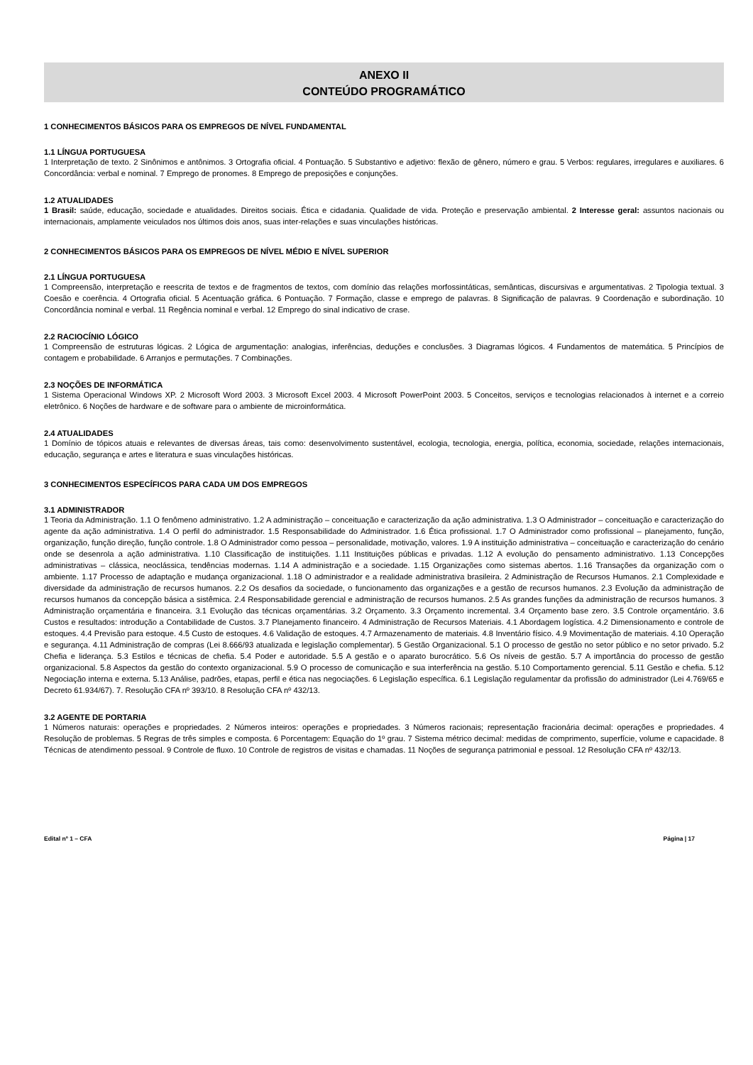ANEXO II
CONTEÚDO PROGRAMÁTICO
1 CONHECIMENTOS BÁSICOS PARA OS EMPREGOS DE NÍVEL FUNDAMENTAL
1.1 LÍNGUA PORTUGUESA
1 Interpretação de texto. 2 Sinônimos e antônimos. 3 Ortografia oficial. 4 Pontuação. 5 Substantivo e adjetivo: flexão de gênero, número e grau. 5 Verbos: regulares, irregulares e auxiliares. 6 Concordância: verbal e nominal. 7 Emprego de pronomes. 8 Emprego de preposições e conjunções.
1.2 ATUALIDADES
1 Brasil: saúde, educação, sociedade e atualidades. Direitos sociais. Ética e cidadania. Qualidade de vida. Proteção e preservação ambiental. 2 Interesse geral: assuntos nacionais ou internacionais, amplamente veiculados nos últimos dois anos, suas inter-relações e suas vinculações históricas.
2 CONHECIMENTOS BÁSICOS PARA OS EMPREGOS DE NÍVEL MÉDIO E NÍVEL SUPERIOR
2.1 LÍNGUA PORTUGUESA
1 Compreensão, interpretação e reescrita de textos e de fragmentos de textos, com domínio das relações morfossintáticas, semânticas, discursivas e argumentativas. 2 Tipologia textual. 3 Coesão e coerência. 4 Ortografia oficial. 5 Acentuação gráfica. 6 Pontuação. 7 Formação, classe e emprego de palavras. 8 Significação de palavras. 9 Coordenação e subordinação. 10 Concordância nominal e verbal. 11 Regência nominal e verbal. 12 Emprego do sinal indicativo de crase.
2.2 RACIOCÍNIO LÓGICO
1 Compreensão de estruturas lógicas. 2 Lógica de argumentação: analogias, inferências, deduções e conclusões. 3 Diagramas lógicos. 4 Fundamentos de matemática. 5 Princípios de contagem e probabilidade. 6 Arranjos e permutações. 7 Combinações.
2.3 NOÇÕES DE INFORMÁTICA
1 Sistema Operacional Windows XP. 2 Microsoft Word 2003. 3 Microsoft Excel 2003. 4 Microsoft PowerPoint 2003. 5 Conceitos, serviços e tecnologias relacionados à internet e a correio eletrônico. 6 Noções de hardware e de software para o ambiente de microinformática.
2.4 ATUALIDADES
1 Domínio de tópicos atuais e relevantes de diversas áreas, tais como: desenvolvimento sustentável, ecologia, tecnologia, energia, política, economia, sociedade, relações internacionais, educação, segurança e artes e literatura e suas vinculações históricas.
3 CONHECIMENTOS ESPECÍFICOS PARA CADA UM DOS EMPREGOS
3.1 ADMINISTRADOR
1 Teoria da Administração. 1.1 O fenômeno administrativo. 1.2 A administração – conceituação e caracterização da ação administrativa. 1.3 O Administrador – conceituação e caracterização do agente da ação administrativa. 1.4 O perfil do administrador. 1.5 Responsabilidade do Administrador. 1.6 Ética profissional. 1.7 O Administrador como profissional – planejamento, função, organização, função direção, função controle. 1.8 O Administrador como pessoa – personalidade, motivação, valores. 1.9 A instituição administrativa – conceituação e caracterização do cenário onde se desenrola a ação administrativa. 1.10 Classificação de instituições. 1.11 Instituições públicas e privadas. 1.12 A evolução do pensamento administrativo. 1.13 Concepções administrativas – clássica, neoclássica, tendências modernas. 1.14 A administração e a sociedade. 1.15 Organizações como sistemas abertos. 1.16 Transações da organização com o ambiente. 1.17 Processo de adaptação e mudança organizacional. 1.18 O administrador e a realidade administrativa brasileira. 2 Administração de Recursos Humanos. 2.1 Complexidade e diversidade da administração de recursos humanos. 2.2 Os desafios da sociedade, o funcionamento das organizações e a gestão de recursos humanos. 2.3 Evolução da administração de recursos humanos da concepção básica a sistêmica. 2.4 Responsabilidade gerencial e administração de recursos humanos. 2.5 As grandes funções da administração de recursos humanos. 3 Administração orçamentária e financeira. 3.1 Evolução das técnicas orçamentárias. 3.2 Orçamento. 3.3 Orçamento incremental. 3.4 Orçamento base zero. 3.5 Controle orçamentário. 3.6 Custos e resultados: introdução a Contabilidade de Custos. 3.7 Planejamento financeiro. 4 Administração de Recursos Materiais. 4.1 Abordagem logística. 4.2 Dimensionamento e controle de estoques. 4.4 Previsão para estoque. 4.5 Custo de estoques. 4.6 Validação de estoques. 4.7 Armazenamento de materiais. 4.8 Inventário físico. 4.9 Movimentação de materiais. 4.10 Operação e segurança. 4.11 Administração de compras (Lei 8.666/93 atualizada e legislação complementar). 5 Gestão Organizacional. 5.1 O processo de gestão no setor público e no setor privado. 5.2 Chefia e liderança. 5.3 Estilos e técnicas de chefia. 5.4 Poder e autoridade. 5.5 A gestão e o aparato burocrático. 5.6 Os níveis de gestão. 5.7 A importância do processo de gestão organizacional. 5.8 Aspectos da gestão do contexto organizacional. 5.9 O processo de comunicação e sua interferência na gestão. 5.10 Comportamento gerencial. 5.11 Gestão e chefia. 5.12 Negociação interna e externa. 5.13 Análise, padrões, etapas, perfil e ética nas negociações. 6 Legislação específica. 6.1 Legislação regulamentar da profissão do administrador (Lei 4.769/65 e Decreto 61.934/67). 7. Resolução CFA nº 393/10. 8 Resolução CFA nº 432/13.
3.2 AGENTE DE PORTARIA
1 Números naturais: operações e propriedades. 2 Números inteiros: operações e propriedades. 3 Números racionais; representação fracionária decimal: operações e propriedades. 4 Resolução de problemas. 5 Regras de três simples e composta. 6 Porcentagem: Equação do 1º grau. 7 Sistema métrico decimal: medidas de comprimento, superfície, volume e capacidade. 8 Técnicas de atendimento pessoal. 9 Controle de fluxo. 10 Controle de registros de visitas e chamadas. 11 Noções de segurança patrimonial e pessoal. 12 Resolução CFA nº 432/13.
Edital nº 1 – CFA Página | 17